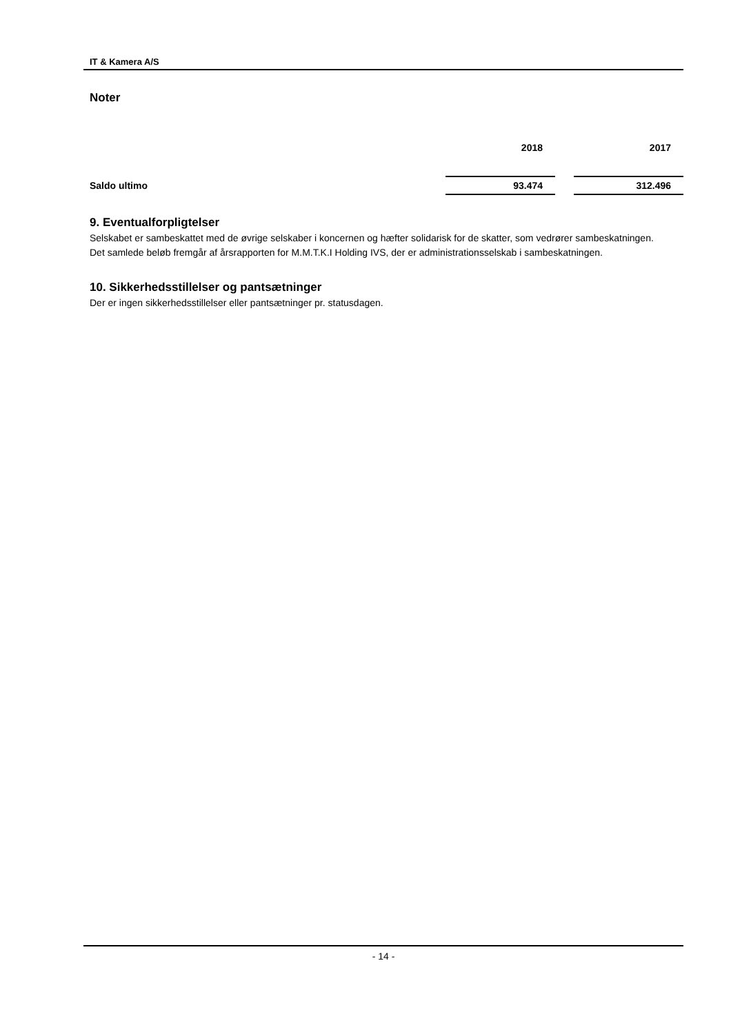IT & Kamera A/S
Noter
| | 2018 | | 2017 |
| --- | --- | --- | --- |
| Saldo ultimo | 93.474 | | 312.496 |
9. Eventualforpligtelser
Selskabet er sambeskattet med de øvrige selskaber i koncernen og hæfter solidarisk for de skatter, som vedrører sambeskatningen.
Det samlede beløb fremgår af årsrapporten for M.M.T.K.I Holding IVS, der er administrationsselskab i sambeskatningen.
10. Sikkerhedsstillelser og pantsætninger
Der er ingen sikkerhedsstillelser eller pantsætninger pr. statusdagen.
- 14 -